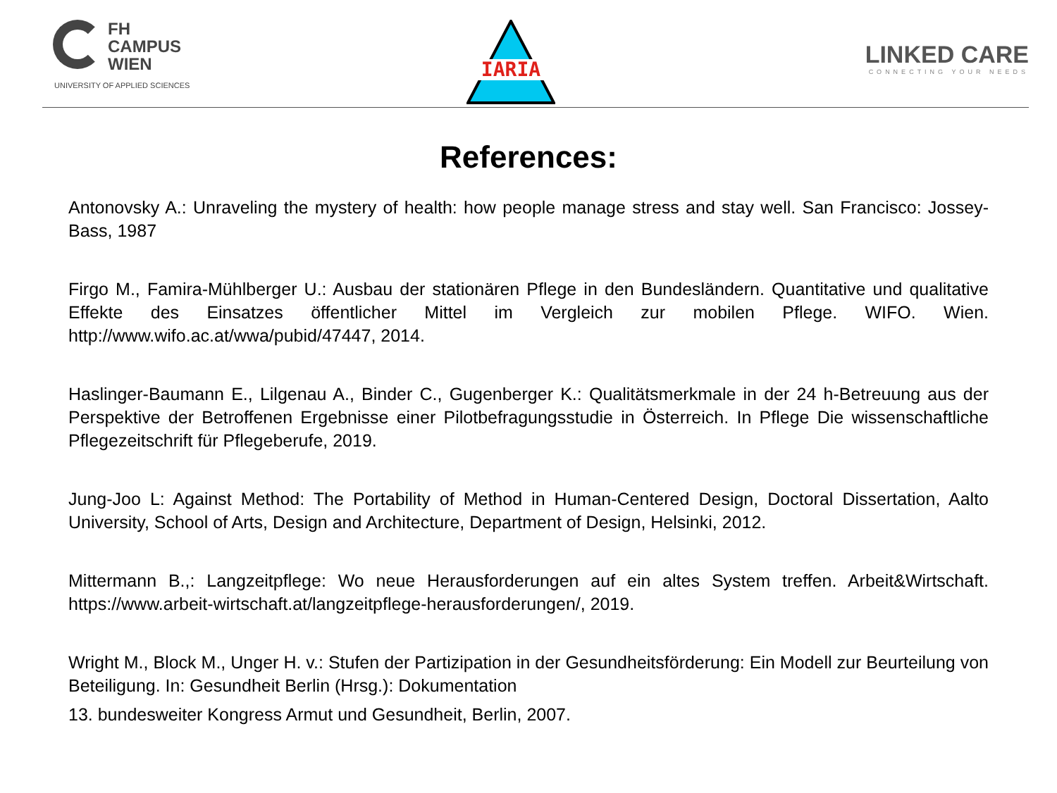FH
CAMPUS
WIEN
UNIVERSITY OF APPLIED SCIENCES
IARIA
LINKED CARE
CONNECTING YOUR NEEDS
References:
Antonovsky A.: Unraveling the mystery of health: how people manage stress and stay well. San Francisco: Jossey-Bass, 1987
Firgo M., Famira-Mühlberger U.: Ausbau der stationären Pflege in den Bundesländern. Quantitative und qualitative Effekte des Einsatzes öffentlicher Mittel im Vergleich zur mobilen Pflege. WIFO. Wien. http://www.wifo.ac.at/wwa/pubid/47447, 2014.
Haslinger-Baumann E., Lilgenau A., Binder C., Gugenberger K.: Qualitätsmerkmale in der 24 h-Betreuung aus der Perspektive der Betroffenen Ergebnisse einer Pilotbefragungsstudie in Österreich. In Pflege Die wissenschaftliche Pflegezeitschrift für Pflegeberufe, 2019.
Jung-Joo L: Against Method: The Portability of Method in Human-Centered Design, Doctoral Dissertation, Aalto University, School of Arts, Design and Architecture, Department of Design, Helsinki, 2012.
Mittermann B.,: Langzeitpflege: Wo neue Herausforderungen auf ein altes System treffen. Arbeit&Wirtschaft. https://www.arbeit-wirtschaft.at/langzeitpflege-herausforderungen/, 2019.
Wright M., Block M., Unger H. v.: Stufen der Partizipation in der Gesundheitsförderung: Ein Modell zur Beurteilung von Beteiligung. In: Gesundheit Berlin (Hrsg.): Dokumentation
13. bundesweiter Kongress Armut und Gesundheit, Berlin, 2007.